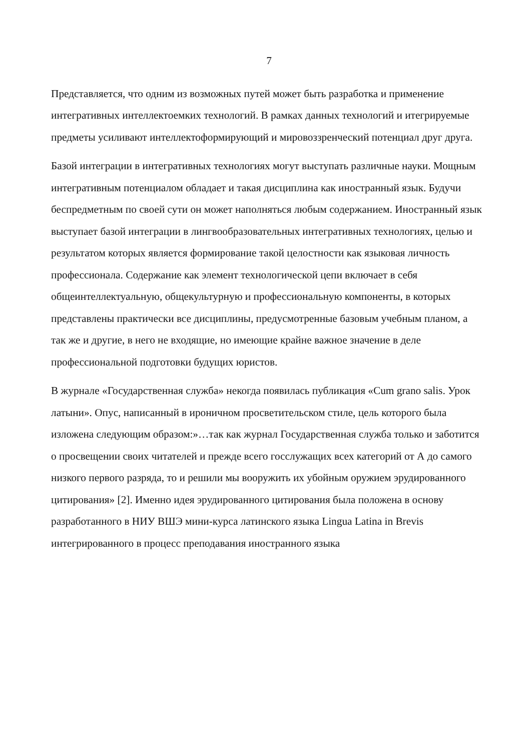7
Представляется, что одним из возможных путей может быть разработка и применение интегративных интеллектоемких технологий. В рамках данных технологий и итегрируемые предметы усиливают интеллектоформирующий и мировоззренческий потенциал друг друга.
Базой интеграции в интегративных технологиях могут выступать различные науки. Мощным интегративным потенциалом обладает и такая дисциплина как иностранный язык. Будучи беспредметным по своей сути он может наполняться любым содержанием. Иностранный язык выступает базой интеграции в лингвообразовательных интегративных технологиях, целью и результатом которых является формирование такой целостности как языковая личность профессионала. Содержание как элемент технологической цепи включает в себя общеинтеллектуальную, общекультурную и профессиональную компоненты, в которых представлены практически все дисциплины, предусмотренные базовым учебным планом, а так же и другие, в него не входящие, но имеющие крайне важное значение в деле профессиональной подготовки будущих юристов.
В журнале «Государственная служба» некогда появилась публикация «Cum grano salis. Урок латыни». Опус, написанный в ироничном просветительском стиле, цель которого была изложена следующим образом:»…так как журнал Государственная служба только и заботится о просвещении своих читателей и прежде всего госслужащих всех категорий от А до самого низкого первого разряда, то и решили мы вооружить их убойным оружием эрудированного цитирования» [2]. Именно идея эрудированного цитирования была положена в основу разработанного в НИУ ВШЭ мини-курса латинского языка Lingua Latina in Brevis интегрированного в процесс преподавания иностранного языка